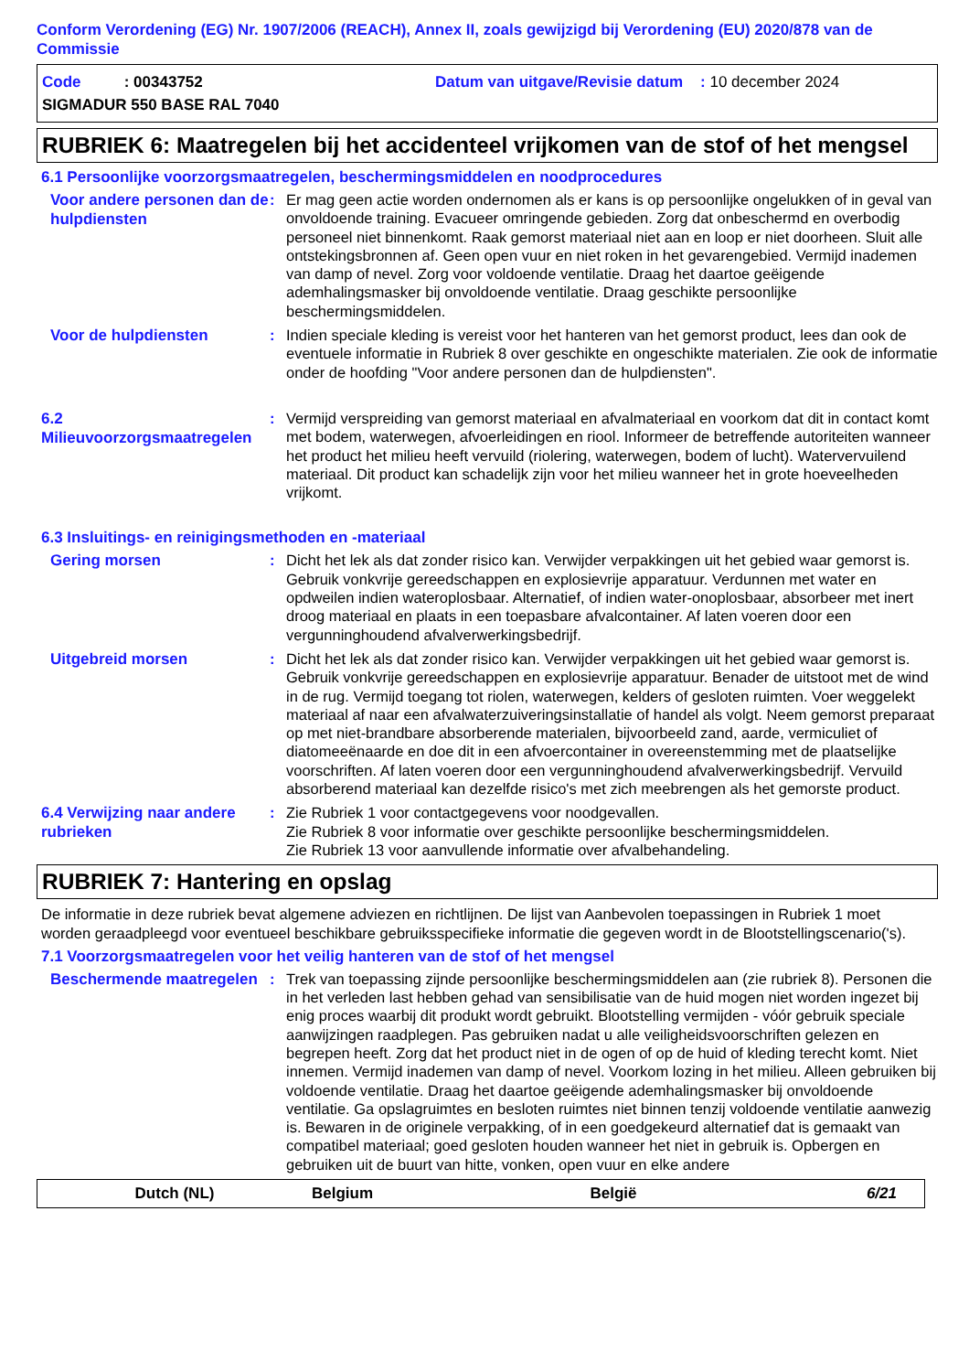Conform Verordening (EG) Nr. 1907/2006 (REACH), Annex II, zoals gewijzigd bij Verordening (EU) 2020/878 van de Commissie
Code : 00343752 Datum van uitgave/Revisie datum : 10 december 2024 SIGMADUR 550 BASE RAL 7040
RUBRIEK 6: Maatregelen bij het accidenteel vrijkomen van de stof of het mengsel
6.1 Persoonlijke voorzorgsmaatregelen, beschermingsmiddelen en noodprocedures
Voor andere personen dan de hulpdiensten
: Er mag geen actie worden ondernomen als er kans is op persoonlijke ongelukken of in geval van onvoldoende training. Evacueer omringende gebieden. Zorg dat onbeschermd en overbodig personeel niet binnenkomt. Raak gemorst materiaal niet aan en loop er niet doorheen. Sluit alle ontstekingsbronnen af. Geen open vuur en niet roken in het gevarengebied. Vermijd inademen van damp of nevel. Zorg voor voldoende ventilatie. Draag het daartoe geëigende ademhalingsmasker bij onvoldoende ventilatie. Draag geschikte persoonlijke beschermingsmiddelen.
Voor de hulpdiensten
: Indien speciale kleding is vereist voor het hanteren van het gemorst product, lees dan ook de eventuele informatie in Rubriek 8 over geschikte en ongeschikte materialen. Zie ook de informatie onder de hoofding "Voor andere personen dan de hulpdiensten".
6.2 Milieuvoorzorgsmaatregelen
: Vermijd verspreiding van gemorst materiaal en afvalmateriaal en voorkom dat dit in contact komt met bodem, waterwegen, afvoerleidingen en riool. Informeer de betreffende autoriteiten wanneer het product het milieu heeft vervuild (riolering, waterwegen, bodem of lucht). Watervervuilend materiaal. Dit product kan schadelijk zijn voor het milieu wanneer het in grote hoeveelheden vrijkomt.
6.3 Insluitings- en reinigingsmethoden en -materiaal
Gering morsen
: Dicht het lek als dat zonder risico kan. Verwijder verpakkingen uit het gebied waar gemorst is. Gebruik vonkvrije gereedschappen en explosievrije apparatuur. Verdunnen met water en opdweilen indien wateroplosbaar. Alternatief, of indien water-onoplosbaar, absorbeer met inert droog materiaal en plaats in een toepasbare afvalcontainer. Af laten voeren door een vergunninghoudend afvalverwerkingsbedrijf.
Uitgebreid morsen
: Dicht het lek als dat zonder risico kan. Verwijder verpakkingen uit het gebied waar gemorst is. Gebruik vonkvrije gereedschappen en explosievrije apparatuur. Benader de uitstoot met de wind in de rug. Vermijd toegang tot riolen, waterwegen, kelders of gesloten ruimten. Voer weggelekt materiaal af naar een afvalwaterzuiveringsinstallatie of handel als volgt. Neem gemorst preparaat op met niet-brandbare absorberende materialen, bijvoorbeeld zand, aarde, vermiculiet of diatomeeënaarde en doe dit in een afvoercontainer in overeenstemming met de plaatselijke voorschriften. Af laten voeren door een vergunninghoudend afvalverwerkingsbedrijf. Vervuild absorberend materiaal kan dezelfde risico's met zich meebrengen als het gemorste product.
6.4 Verwijzing naar andere rubrieken
: Zie Rubriek 1 voor contactgegevens voor noodgevallen.
Zie Rubriek 8 voor informatie over geschikte persoonlijke beschermingsmiddelen.
Zie Rubriek 13 voor aanvullende informatie over afvalbehandeling.
RUBRIEK 7: Hantering en opslag
De informatie in deze rubriek bevat algemene adviezen en richtlijnen. De lijst van Aanbevolen toepassingen in Rubriek 1 moet worden geraadpleegd voor eventueel beschikbare gebruiksspecifieke informatie die gegeven wordt in de Blootstellingscenario('s).
7.1 Voorzorgsmaatregelen voor het veilig hanteren van de stof of het mengsel
Beschermende maatregelen
: Trek van toepassing zijnde persoonlijke beschermingsmiddelen aan (zie rubriek 8). Personen die in het verleden last hebben gehad van sensibilisatie van de huid mogen niet worden ingezet bij enig proces waarbij dit produkt wordt gebruikt. Blootstelling vermijden - vóór gebruik speciale aanwijzingen raadplegen. Pas gebruiken nadat u alle veiligheidsvoorschriften gelezen en begrepen heeft. Zorg dat het product niet in de ogen of op de huid of kleding terecht komt. Niet innemen. Vermijd inademen van damp of nevel. Voorkom lozing in het milieu. Alleen gebruiken bij voldoende ventilatie. Draag het daartoe geëigende ademhalingsmasker bij onvoldoende ventilatie. Ga opslagruimtes en besloten ruimtes niet binnen tenzij voldoende ventilatie aanwezig is. Bewaren in de originele verpakking, of in een goedgekeurd alternatief dat is gemaakt van compatibel materiaal; goed gesloten houden wanneer het niet in gebruik is. Opbergen en gebruiken uit de buurt van hitte, vonken, open vuur en elke andere
Dutch (NL) Belgium België 6/21